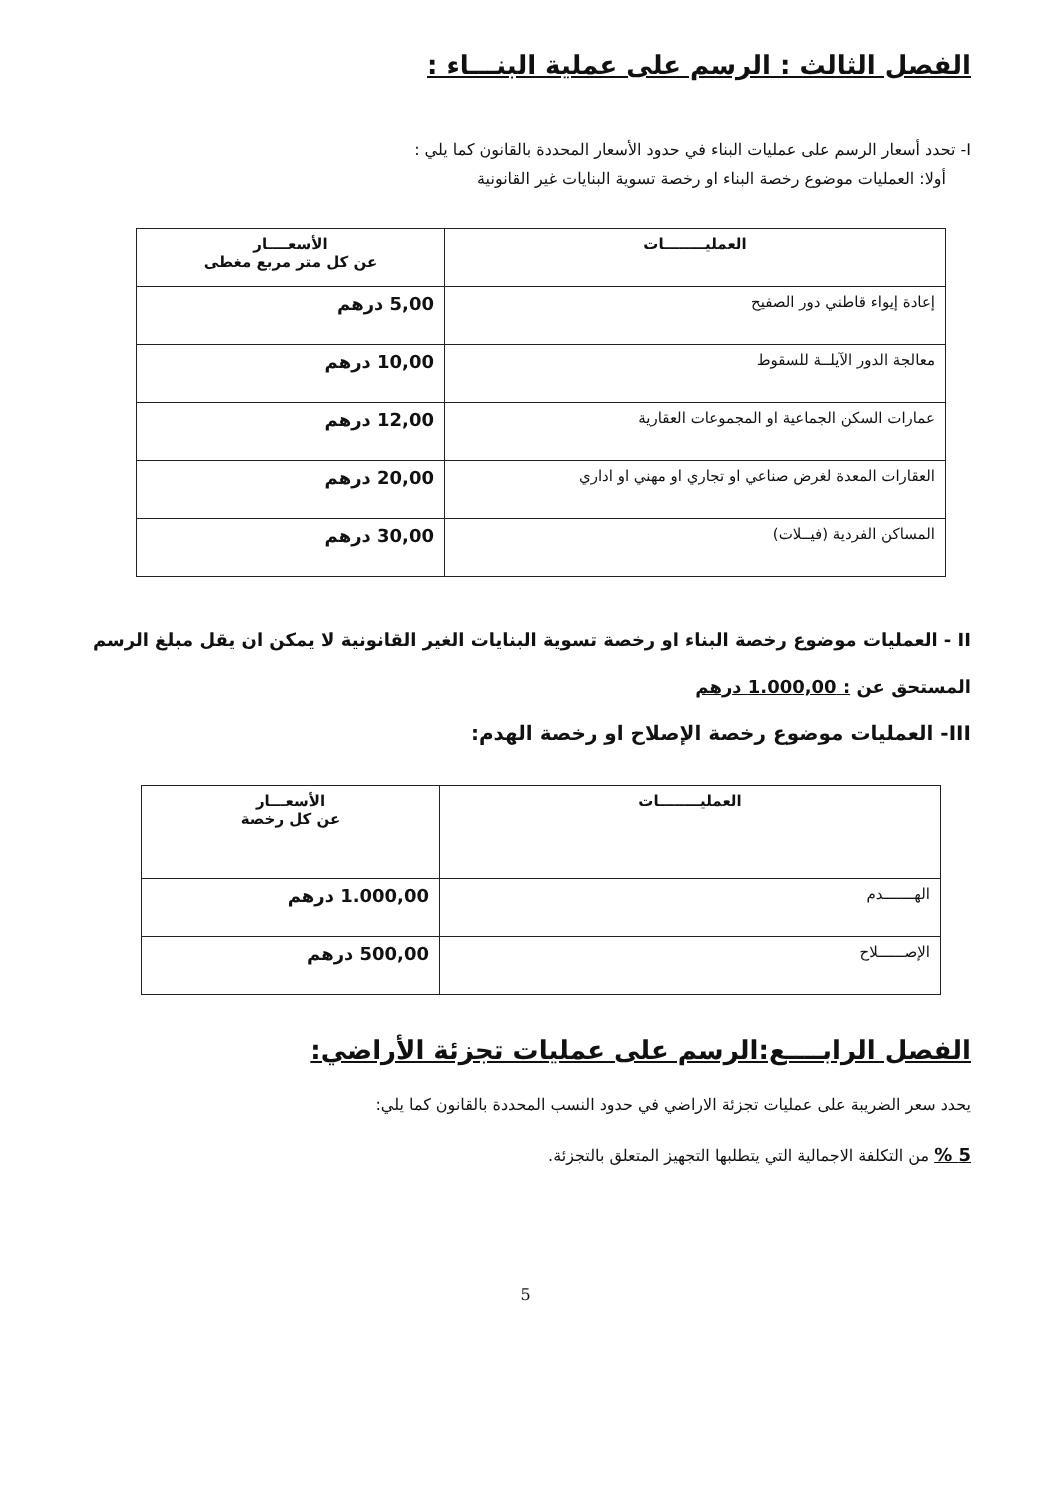الفصل الثالث : الرسم على عملية البنـــاء :
I- تحدد أسعار الرسم على عمليات البناء في حدود الأسعار المحددة بالقانون كما يلي :
أولا: العمليات موضوع رخصة البناء او رخصة تسوية البنايات غير القانونية
| العمليــــــــات | الأسعــــار عن كل متر مربع مغطى |
| --- | --- |
| إعادة إيواء قاطني دور الصفيح | 5,00 درهم |
| معالجة الدور الآيلــة للسقوط | 10,00 درهم |
| عمارات السكن الجماعية او المجموعات العقارية | 12,00 درهم |
| العقارات المعدة لغرض صناعي او تجاري او مهني او اداري | 20,00 درهم |
| المساكن الفردية (فيــلات) | 30,00 درهم |
II - العمليات موضوع رخصة البناء او رخصة تسوية البنايات الغير القانونية لا يمكن ان يقل مبلغ الرسم المستحق عن : 1.000,00 درهم
III- العمليات موضوع رخصة الإصلاح او رخصة الهدم:
| العمليــــــــات | الأسعـــار عن كل رخصة |
| --- | --- |
| الهـــــــدم | 1.000,00 درهم |
| الإصــــــلاح | 500,00 درهم |
الفصل الرابــــع:الرسم على عمليات تجزئة الأراضي:
يحدد سعر الضريبة على عمليات تجزئة الاراضي في حدود النسب المحددة بالقانون كما يلي:
5 % من التكلفة الاجمالية التي يتطلبها التجهيز المتعلق بالتجزئة.
5